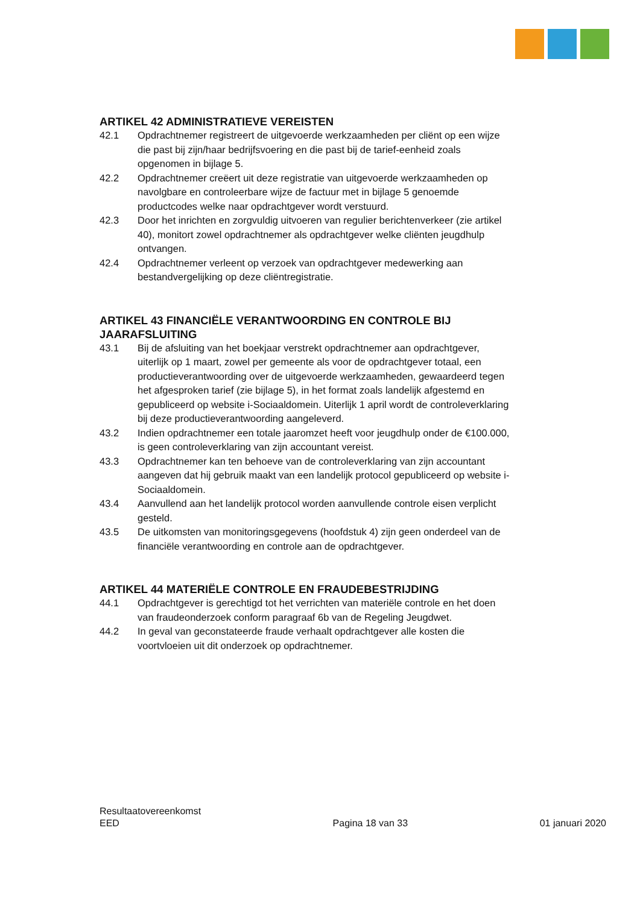ARTIKEL 42 ADMINISTRATIEVE VEREISTEN
42.1 Opdrachtnemer registreert de uitgevoerde werkzaamheden per cliënt op een wijze die past bij zijn/haar bedrijfsvoering en die past bij de tarief-eenheid zoals opgenomen in bijlage 5.
42.2 Opdrachtnemer creëert uit deze registratie van uitgevoerde werkzaamheden op navolgbare en controleerbare wijze de factuur met in bijlage 5 genoemde productcodes welke naar opdrachtgever wordt verstuurd.
42.3 Door het inrichten en zorgvuldig uitvoeren van regulier berichtenverkeer (zie artikel 40), monitort zowel opdrachtnemer als opdrachtgever welke cliënten jeugdhulp ontvangen.
42.4 Opdrachtnemer verleent op verzoek van opdrachtgever medewerking aan bestandvergelijking op deze cliëntregistratie.
ARTIKEL 43 FINANCIËLE VERANTWOORDING EN CONTROLE BIJ JAARAFSLUITING
43.1 Bij de afsluiting van het boekjaar verstrekt opdrachtnemer aan opdrachtgever, uiterlijk op 1 maart, zowel per gemeente als voor de opdrachtgever totaal, een productieverantwoording over de uitgevoerde werkzaamheden, gewaardeerd tegen het afgesproken tarief (zie bijlage 5), in het format zoals landelijk afgestemd en gepubliceerd op website i-Sociaaldomein. Uiterlijk 1 april wordt de controleverklaring bij deze productieverantwoording aangeleverd.
43.2 Indien opdrachtnemer een totale jaaromzet heeft voor jeugdhulp onder de €100.000, is geen controleverklaring van zijn accountant vereist.
43.3 Opdrachtnemer kan ten behoeve van de controleverklaring van zijn accountant aangeven dat hij gebruik maakt van een landelijk protocol gepubliceerd op website i-Sociaaldomein.
43.4 Aanvullend aan het landelijk protocol worden aanvullende controle eisen verplicht gesteld.
43.5 De uitkomsten van monitoringsgegevens (hoofdstuk 4) zijn geen onderdeel van de financiële verantwoording en controle aan de opdrachtgever.
ARTIKEL 44 MATERIËLE CONTROLE EN FRAUDEBESTRIJDING
44.1 Opdrachtgever is gerechtigd tot het verrichten van materiële controle en het doen van fraudeonderzoek conform paragraaf 6b van de Regeling Jeugdwet.
44.2 In geval van geconstateerde fraude verhaalt opdrachtgever alle kosten die voortvloeien uit dit onderzoek op opdrachtnemer.
Resultaatovereenkomst
EED
Pagina 18 van 33
01 januari 2020